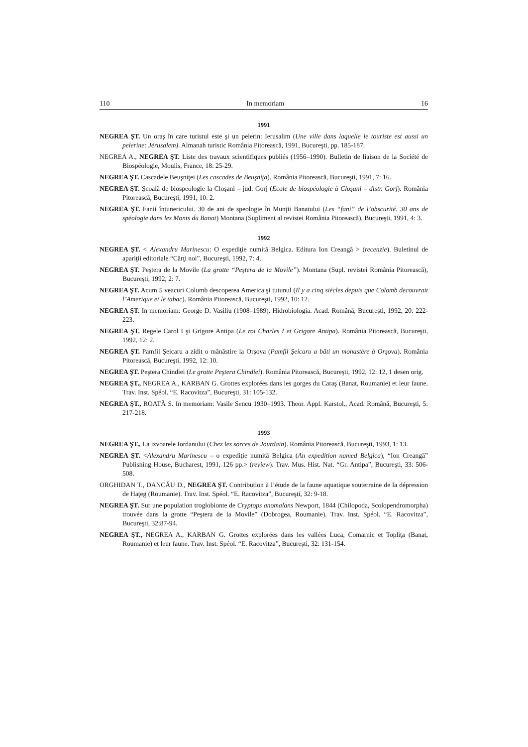110 In memoriam 16
1991
NEGREA ŞT. Un oraş în care turistul este şi un pelerin: Ierusalim (Une ville dans laquelle le touriste est aussi un pelerine: Jérusalem). Almanah turistic România Pitorească, 1991, Bucureşti, pp. 185-187.
NEGREA A., NEGREA ŞT. Liste des travaux scientifiques publiés (1956–1990). Bulletin de liaison de la Société de Biospéologie, Moulis, France, 18: 25-29.
NEGREA ŞT. Cascadele Beuşniţei (Les cascades de Beuşniţa). România Pitorească, Bucureşti, 1991, 7: 16.
NEGREA ŞT. Şcoală de biospeologie la Cloşani – jud. Gorj (Ecole de biospéologie à Cloşani – distr. Gorj). România Pitorească, Bucureşti, 1991, 10: 2.
NEGREA ŞT. Fanii întunericului. 30 de ani de speologie în Munţii Banatului (Les “fani” de l’obscurité. 30 ans de spéologie dans les Monts du Banat) Montana (Supliment al revistei România Pitorească), Bucureşti, 1991, 4: 3.
1992
NEGREA ŞT. < Alexandru Marinescu: O expediţie numită Belgica. Editura Ion Creangă > (recenzie). Buletinul de apariţii editoriale “Cărţi noi”, Bucureşti, 1992, 7: 4.
NEGREA ŞT. Peştera de la Movile (La grotte “Peştera de la Movile”). Montana (Supl. revistei România Pitorească), Bucureşti, 1992, 2: 7.
NEGREA ŞT. Acum 5 veacuri Columb descoperea America şi tutunul (Il y a cinq siècles depuis que Colomb decouvrait l’Amerique et le tabac). România Pitorească, Bucureşti, 1992, 10: 12.
NEGREA ŞT. In memoriam: George D. Vasiliu (1908–1989). Hidrobiologia. Acad. Română, Bucureşti, 1992, 20: 222-223.
NEGREA ŞT. Regele Carol I şi Grigore Antipa (Le roi Charles I et Grigore Antipa). România Pitorească, Bucureşti, 1992, 12: 2.
NEGREA ŞT. Pamfil Şeicaru a zidit o mănăstire la Orşova (Pamfil Şeicaru a bâti un monastère à Orşova). România Pitorească, Bucureşti, 1992, 12: 10.
NEGREA ŞT. Peştera Chindiei (Le grotte Peştera Chindiei). România Pitorească, Bucureşti, 1992, 12: 12, 1 desen orig.
NEGREA ŞT., NEGREA A., KARBAN G. Grottes explorées dans les gorges du Caraş (Banat, Roumanie) et leur faune. Trav. Inst. Spéol. “E. Racovitza”, Bucureşti, 31: 105-132.
NEGREA ŞT., ROATĂ S. In memoriam: Vasile Sencu 1930–1993. Theor. Appl. Karstol., Acad. Română, Bucureşti, 5: 217-218.
1993
NEGREA ŞT., La izvoarele Iordanului (Chez les sorces de Jourdain). România Pitorească, Bucureşti, 1993, 1: 13.
NEGREA ŞT. <Alexandru Marinescu – o expediţie numită Belgica (An expedition named Belgica), “Ion Creangă” Publishing House, Bucharest, 1991, 126 pp.> (review). Trav. Mus. Hist. Nat. “Gr. Antipa”, Bucureşti, 33: 506-508.
ORGHIDAN T., DANCĂU D., NEGREA ŞT. Contribution à l’étude de la faune aquatique souterraine de la dépression de Haţeg (Roumanie). Trav. Inst. Spéol. “E. Racovitza”, Bucureşti, 32: 9-18.
NEGREA ŞT. Sur une population troglobionte de Cryptops anomalans Newport, 1844 (Chilopoda, Scolopendromorpha) trouvée dans la grotte “Peştera de la Movile” (Dobrogea, Roumanie). Trav. Inst. Spéol. “E. Racovitza”, Bucureşti, 32:87-94.
NEGREA ŞT., NEGREA A., KARBAN G. Grottes explorées dans les vallées Luca, Comarnic et Topliţa (Banat, Roumanie) et leur faune. Trav. Inst. Spéol. “E. Racovitza”, Bucureşti, 32: 131-154.